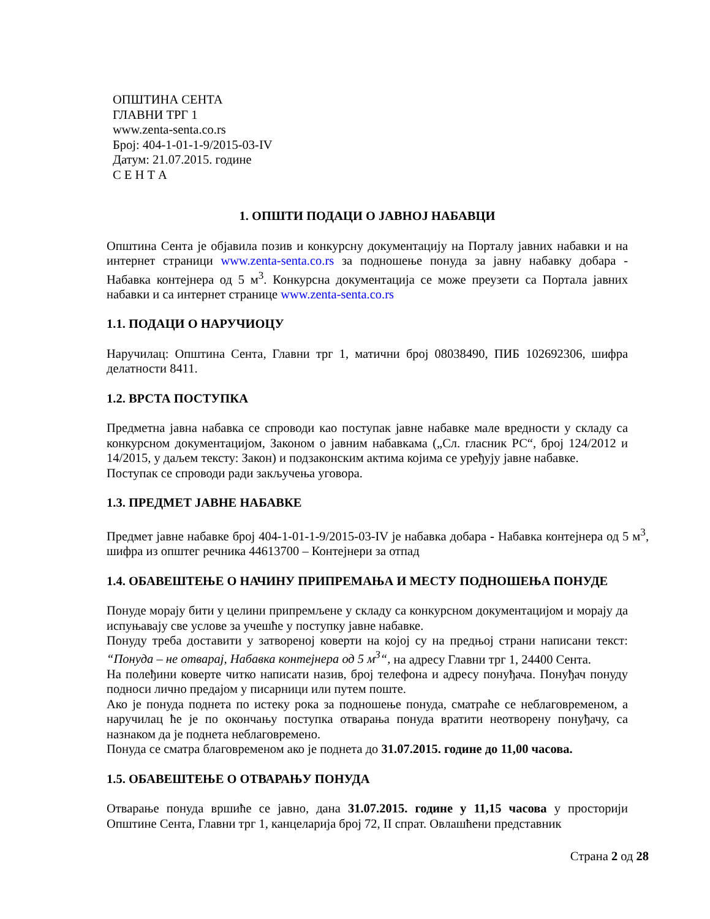ОПШТИНА СЕНТА
ГЛАВНИ ТРГ 1
www.zenta-senta.co.rs
Број: 404-1-01-1-9/2015-03-IV
Датум: 21.07.2015. године
С Е Н Т А
1. ОПШТИ ПОДАЦИ О ЈАВНОЈ НАБАВЦИ
Општина Сента је објавила позив и конкурсну документацију на Порталу јавних набавки и на интернет страници www.zenta-senta.co.rs за подношење понуда за јавну набавку добара - Набавка контејнера од 5 м<sup>3</sup>. Конкурсна документација се може преузети са Портала јавних набавки и са интернет странице www.zenta-senta.co.rs
1.1. ПОДАЦИ О НАРУЧИОЦУ
Наручилац: Општина Сента, Главни трг 1, матични број 08038490, ПИБ 102692306, шифра делатности 8411.
1.2. ВРСТА ПОСТУПКА
Предметна јавна набавка се спроводи као поступак јавне набавке мале вредности у складу са конкурсном документацијом, Законом о јавним набавкама („Сл. гласник РС“, број 124/2012 и 14/2015, у даљем тексту: Закон) и подзаконским актима којима се уређују јавне набавке.
Поступак се спроводи ради закључења уговора.
1.3. ПРЕДМЕТ ЈАВНЕ НАБАВКЕ
Предмет јавне набавке број 404-1-01-1-9/2015-03-IV је набавка добара - Набавка контејнера од 5 м<sup>3</sup>, шифра из општег речника 44613700 – Контејнери за отпад
1.4. ОБАВЕШТЕЊЕ О НАЧИНУ ПРИПРЕМАЊА И МЕСТУ ПОДНОШЕЊА ПОНУДЕ
Понуде морају бити у целини припремљене у складу са конкурсном документацијом и морају да испуњавају све услове за учешће у поступку јавне набавке.
Понуду треба доставити у затвореној коверти на којој су на предњој страни написани текст: “Понуда – не отварај, Набавка контејнера од 5 м<sup>3</sup>“, на адресу Главни трг 1, 24400 Сента.
На полеђини коверте читко написати назив, број телефона и адресу понуђача. Понуђач понуду подноси лично предајом у писарници или путем поште.
Ако је понуда поднета по истеку рока за подношење понуда, сматраће се неблаговременом, а наручилац ће је по окончању поступка отварања понуда вратити неотворену понуђачу, са назнаком да је поднета неблаговремено.
Понуда се сматра благовременом ако је поднета до 31.07.2015. године до 11,00 часова.
1.5. ОБАВЕШТЕЊЕ О ОТВАРАЊУ ПОНУДА
Отварање понуда вршиће се јавно, дана 31.07.2015. године у 11,15 часова у просторији Општине Сента, Главни трг 1, канцеларија број 72, II спрат. Овлашћени представник
Страна 2 од 28